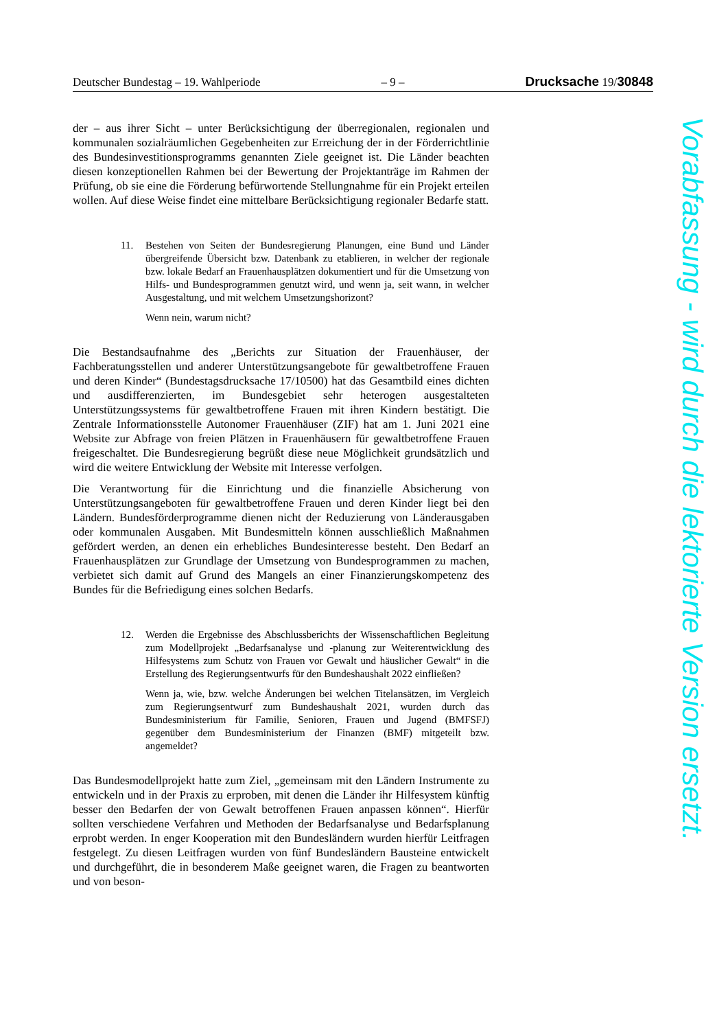Deutscher Bundestag – 19. Wahlperiode – 9 – Drucksache 19/30848
der – aus ihrer Sicht – unter Berücksichtigung der überregionalen, regionalen und kommunalen sozialräumlichen Gegebenheiten zur Erreichung der in der Förderrichtlinie des Bundesinvestitionsprogramms genannten Ziele geeignet ist. Die Länder beachten diesen konzeptionellen Rahmen bei der Bewertung der Projektanträge im Rahmen der Prüfung, ob sie eine die Förderung befürwortende Stellungnahme für ein Projekt erteilen wollen. Auf diese Weise findet eine mittelbare Berücksichtigung regionaler Bedarfe statt.
11. Bestehen von Seiten der Bundesregierung Planungen, eine Bund und Länder übergreifende Übersicht bzw. Datenbank zu etablieren, in welcher der regionale bzw. lokale Bedarf an Frauenhausplätzen dokumentiert und für die Umsetzung von Hilfs- und Bundesprogrammen genutzt wird, und wenn ja, seit wann, in welcher Ausgestaltung, und mit welchem Umsetzungshorizont?
Wenn nein, warum nicht?
Die Bestandsaufnahme des „Berichts zur Situation der Frauenhäuser, der Fachberatungsstellen und anderer Unterstützungsangebote für gewaltbetroffene Frauen und deren Kinder“ (Bundestagsdrucksache 17/10500) hat das Gesamtbild eines dichten und ausdifferenzierten, im Bundesgebiet sehr heterogen ausgestalteten Unterstützungssystems für gewaltbetroffene Frauen mit ihren Kindern bestätigt. Die Zentrale Informationsstelle Autonomer Frauenhäuser (ZIF) hat am 1. Juni 2021 eine Website zur Abfrage von freien Plätzen in Frauenhäusern für gewaltbetroffene Frauen freigeschaltet. Die Bundesregierung begrüßt diese neue Möglichkeit grundsätzlich und wird die weitere Entwicklung der Website mit Interesse verfolgen.
Die Verantwortung für die Einrichtung und die finanzielle Absicherung von Unterstützungsangeboten für gewaltbetroffene Frauen und deren Kinder liegt bei den Ländern. Bundesförderprogramme dienen nicht der Reduzierung von Länderausgaben oder kommunalen Ausgaben. Mit Bundesmitteln können ausschließlich Maßnahmen gefördert werden, an denen ein erhebliches Bundesinteresse besteht. Den Bedarf an Frauenhausplätzen zur Grundlage der Umsetzung von Bundesprogrammen zu machen, verbietet sich damit auf Grund des Mangels an einer Finanzierungskompetenz des Bundes für die Befriedigung eines solchen Bedarfs.
12. Werden die Ergebnisse des Abschlussberichts der Wissenschaftlichen Begleitung zum Modellprojekt „Bedarfsanalyse und -planung zur Weiterentwicklung des Hilfesystems zum Schutz von Frauen vor Gewalt und häuslicher Gewalt“ in die Erstellung des Regierungsentwurfs für den Bundeshaushalt 2022 einfließen?
Wenn ja, wie, bzw. welche Änderungen bei welchen Titelansätzen, im Vergleich zum Regierungsentwurf zum Bundeshaushalt 2021, wurden durch das Bundesministerium für Familie, Senioren, Frauen und Jugend (BMFSFJ) gegenüber dem Bundesministerium der Finanzen (BMF) mitgeteilt bzw. angemeldet?
Das Bundesmodellprojekt hatte zum Ziel, „gemeinsam mit den Ländern Instrumente zu entwickeln und in der Praxis zu erproben, mit denen die Länder ihr Hilfesystem künftig besser den Bedarfen der von Gewalt betroffenen Frauen anpassen können“. Hierfür sollten verschiedene Verfahren und Methoden der Bedarfsanalyse und Bedarfsplanung erprobt werden. In enger Kooperation mit den Bundesländern wurden hierfür Leitfragen festgelegt. Zu diesen Leitfragen wurden von fünf Bundesländern Bausteine entwickelt und durchgeführt, die in besonderem Maße geeignet waren, die Fragen zu beantworten und von beson-
Vorabfassung - wird durch die lektorierte Version ersetzt.